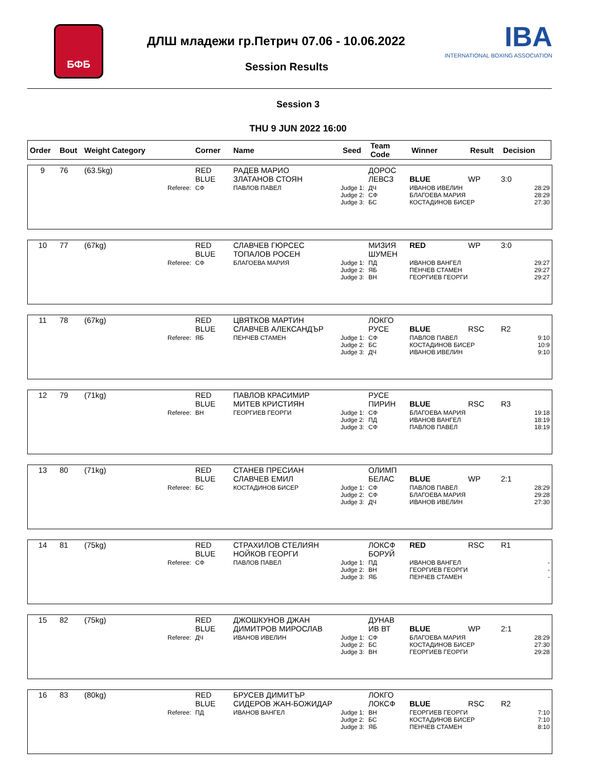БФБ
ДЛШ младежи гр.Петрич 07.06 - 10.06.2022
IBA
INTERNATIONAL BOXING ASSOCIATION
Session Results
Session 3
THU 9 JUN 2022 16:00
| Order | Bout | Weight Category | Corner | Name | Seed | Team Code | Winner | Result | Decision |
| --- | --- | --- | --- | --- | --- | --- | --- | --- | --- |
| 9 | 76 | (63.5kg) | RED BLUE | РАДЕВ МАРИО ЗЛАТАНОВ СТОЯН | ДОРОС ЛЕВСЗ | BLUE | WP | 3:0 |
| | | Referee: | СФ | ПАВЛОВ ПАВЕЛ Judge 1: Judge 2: Judge 3: | ДЧ СФ БС | ИВАНОВ ИВЕЛИН БЛАГОЕВА МАРИЯ КОСТАДИНОВ БИСЕР | | 28:29 28:29 27:30 |
| 10 | 77 | (67kg) | RED BLUE | СЛАВЧЕВ ГЮРСЕС ТОПАЛОВ РОСЕН | МИЗИЯ ШУМЕН | RED | WP | 3:0 |
| | | Referee: | СФ | БЛАГОЕВА МАРИЯ Judge 1: Judge 2: Judge 3: | ПД ЯБ ВН | ИВАНОВ ВАНГЕЛ ПЕНЧЕВ СТАМЕН ГЕОРГИЕВ ГЕОРГИ | | 29:27 29:27 29:27 |
| 11 | 78 | (67kg) | RED BLUE | ЦВЯТКОВ МАРТИН СЛАВЧЕВ АЛЕКСАНДЪР | ЛОКГО РУСЕ | BLUE | RSC | R2 |
| | | Referee: | ЯБ | ПЕНЧЕВ СТАМЕН Judge 1: Judge 2: Judge 3: | СФ БС ДЧ | ПАВЛОВ ПАВЕЛ КОСТАДИНОВ БИСЕР ИВАНОВ ИВЕЛИН | | 9:10 10:9 9:10 |
| 12 | 79 | (71kg) | RED BLUE | ПАВЛОВ КРАСИМИР МИТЕВ КРИСТИЯН | РУСЕ ПИРИН | BLUE | RSC | R3 |
| | | Referee: | ВН | ГЕОРГИЕВ ГЕОРГИ Judge 1: Judge 2: Judge 3: | СФ ПД СФ | БЛАГОЕВА МАРИЯ ИВАНОВ ВАНГЕЛ ПАВЛОВ ПАВЕЛ | | 19:18 18:19 18:19 |
| 13 | 80 | (71kg) | RED BLUE | СТАНЕВ ПРЕСИАН СЛАВЧЕВ ЕМИЛ | ОЛИМП БЕЛАС | BLUE | WP | 2:1 |
| | | Referee: | БС | КОСТАДИНОВ БИСЕР Judge 1: Judge 2: Judge 3: | СФ СФ ДЧ | ПАВЛОВ ПАВЕЛ БЛАГОЕВА МАРИЯ ИВАНОВ ИВЕЛИН | | 28:29 29:28 27:30 |
| 14 | 81 | (75kg) | RED BLUE | СТРАХИЛОВ СТЕЛИЯН НОЙКОВ ГЕОРГИ | ЛОКСФ БОРУЙ | RED | RSC | R1 |
| | | Referee: | СФ | ПАВЛОВ ПАВЕЛ Judge 1: Judge 2: Judge 3: | ПД ВН ЯБ | ИВАНОВ ВАНГЕЛ ГЕОРГИЕВ ГЕОРГИ ПЕНЧЕВ СТАМЕН | | - - - |
| 15 | 82 | (75kg) | RED BLUE | ДЖОШКУНОВ ДЖАН ДИМИТРОВ МИРОСЛАВ | ДУНАВ ИВ ВТ | BLUE | WP | 2:1 |
| | | Referee: | ДЧ | ИВАНОВ ИВЕЛИН Judge 1: Judge 2: Judge 3: | СФ БС ВН | БЛАГОЕВА МАРИЯ КОСТАДИНОВ БИСЕР ГЕОРГИЕВ ГЕОРГИ | | 28:29 27:30 29:28 |
| 16 | 83 | (80kg) | RED BLUE | БРУСЕВ ДИМИТЪР СИДЕРОВ ЖАН-БОЖИДАР | ЛОКГО ЛОКСФ | BLUE | RSC | R2 |
| | | Referee: | ПД | ИВАНОВ ВАНГЕЛ Judge 1: Judge 2: Judge 3: | ВН БС ЯБ | ГЕОРГИЕВ ГЕОРГИ КОСТАДИНОВ БИСЕР ПЕНЧЕВ СТАМЕН | | 7:10 7:10 8:10 |